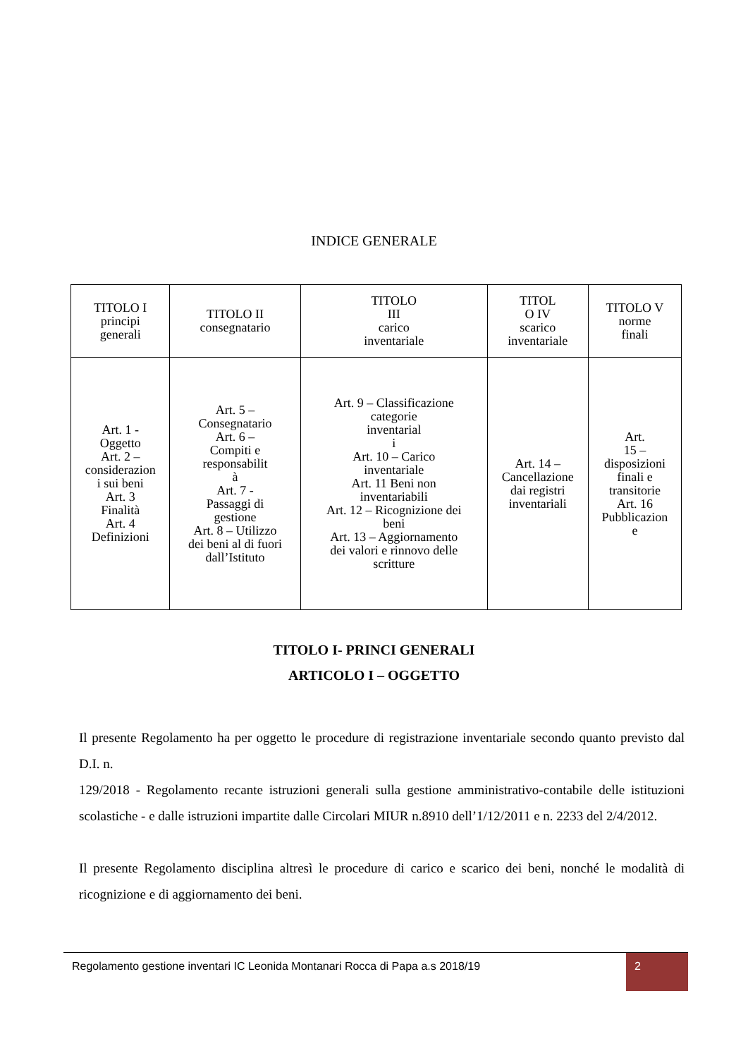INDICE GENERALE
| TITOLO I principi generali | TITOLO II consegnatario | TITOLO III carico inventariale | TITOL O IV scarico inventariale | TITOLO V norme finali |
| Art. 1 - Oggetto Art. 2 – considerazion i sui beni Art. 3 Finalità Art. 4 Definizioni | Art. 5 – Consegnatario Art. 6 – Compiti e responsabilit à Art. 7 - Passaggi di gestione Art. 8 – Utilizzo dei beni al di fuori dall’Istituto | Art. 9 – Classificazione categorie inventarial i Art. 10 – Carico inventariale Art. 11 Beni non inventariabili Art. 12 – Ricognizione dei beni Art. 13 – Aggiornamento dei valori e rinnovo delle scritture | Art. 14 – Cancellazione dai registri inventariali | Art. 15 – disposizioni finali e transitorie Art. 16 Pubblicazion e |
TITOLO I- PRINCI GENERALI
ARTICOLO I – OGGETTO
Il presente Regolamento ha per oggetto le procedure di registrazione inventariale secondo quanto previsto dal D.I. n.
129/2018 - Regolamento recante istruzioni generali sulla gestione amministrativo-contabile delle istituzioni scolastiche - e dalle istruzioni impartite dalle Circolari MIUR n.8910 dell’1/12/2011 e n. 2233 del 2/4/2012.
Il presente Regolamento disciplina altresì le procedure di carico e scarico dei beni, nonché le modalità di ricognizione e di aggiornamento dei beni.
Regolamento gestione inventari IC Leonida Montanari Rocca di Papa a.s 2018/19
2